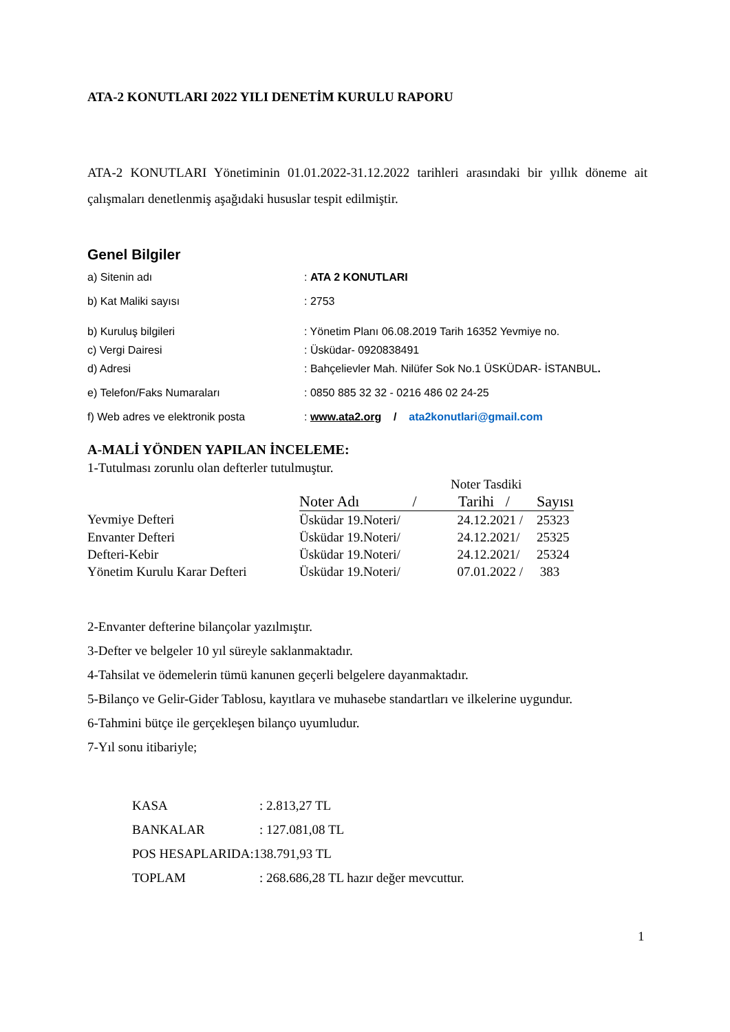ATA-2 KONUTLARI 2022 YILI DENETİM KURULU RAPORU
ATA-2 KONUTLARI Yönetiminin 01.01.2022-31.12.2022 tarihleri arasındaki bir yıllık döneme ait çalışmaları denetlenmiş aşağıdaki hususlar tespit edilmiştir.
Genel Bilgiler
| a) Sitenin adı | : ATA 2 KONUTLARI |
| b) Kat Maliki sayısı | : 2753 |
| b) Kuruluş bilgileri | : Yönetim Planı 06.08.2019 Tarih 16352 Yevmiye no. |
| c) Vergi Dairesi | : Üsküdar- 0920838491 |
| d) Adresi | : Bahçelievler Mah. Nilüfer Sok No.1 ÜSKÜDAR- İSTANBUL . |
| e) Telefon/Faks Numaraları | : 0850 885 32 32 - 0216 486 02 24-25 |
| f) Web adres ve elektronik posta | : www.ata2.org / ata2konutlari@gmail.com |
A-MALİ YÖNDEN YAPILAN İNCELEME:
1-Tutulması zorunlu olan defterler tutulmuştur.
| | | Noter Tasdiki | |
| --- | --- | --- | --- |
| | Noter Adı / | Tarihi / | Sayısı |
| Yevmiye Defteri | Üsküdar 19.Noteri/ | 24.12.2021 / | 25323 |
| Envanter Defteri | Üsküdar 19.Noteri/ | 24.12.2021/ | 25325 |
| Defteri-Kebir | Üsküdar 19.Noteri/ | 24.12.2021/ | 25324 |
| Yönetim Kurulu Karar Defteri | Üsküdar 19.Noteri/ | 07.01.2022 / | 383 |
2-Envanter defterine bilançolar yazılmıştır.
3-Defter ve belgeler 10 yıl süreyle saklanmaktadır.
4-Tahsilat ve ödemelerin tümü kanunen geçerli belgelere dayanmaktadır.
5-Bilanço ve Gelir-Gider Tablosu, kayıtlara ve muhasebe standartları ve ilkelerine uygundur.
6-Tahmini bütçe ile gerçekleşen bilanço uyumludur.
7-Yıl sonu itibariyle;
| KASA | : 2.813,27 TL |
| BANKALAR | : 127.081,08 TL |
| POS HESAPLARIDA:138.791,93 TL | |
| TOPLAM | : 268.686,28 TL hazır değer mevcuttur. |
1